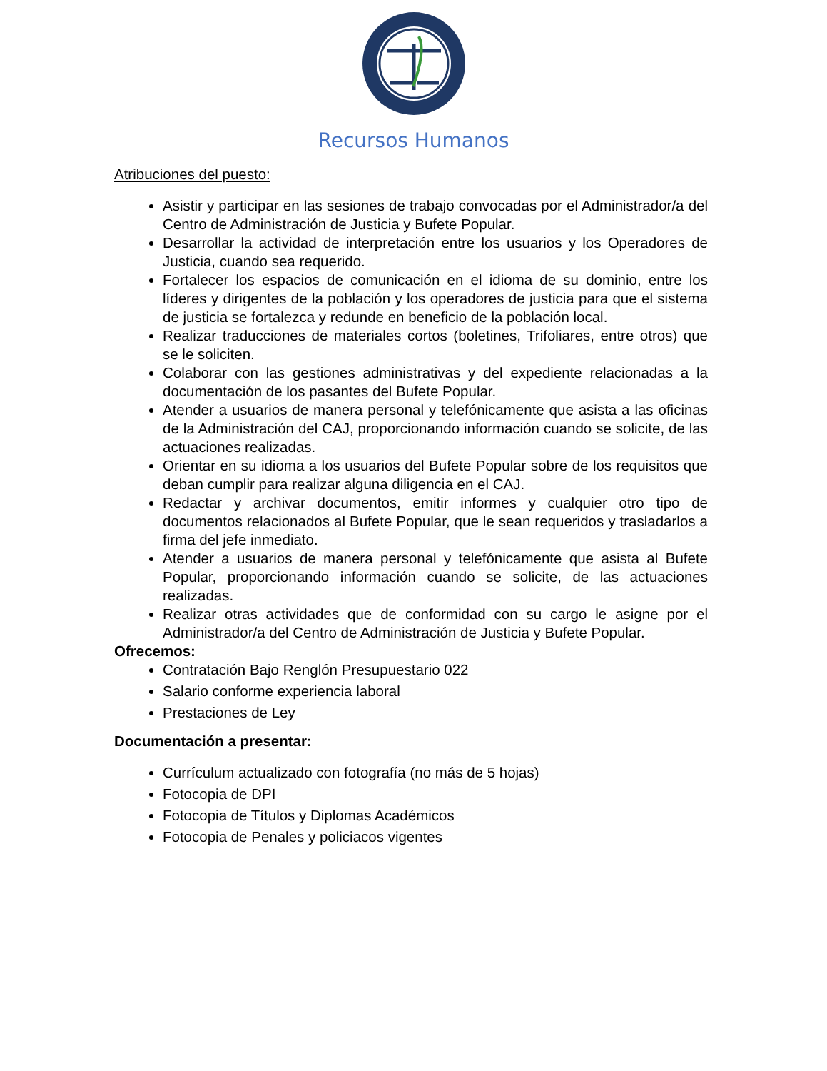Recursos Humanos
Atribuciones del puesto:
Asistir y participar en las sesiones de trabajo convocadas por el Administrador/a del Centro de Administración de Justicia y Bufete Popular.
Desarrollar la actividad de interpretación entre los usuarios y los Operadores de Justicia, cuando sea requerido.
Fortalecer los espacios de comunicación en el idioma de su dominio, entre los líderes y dirigentes de la población y los operadores de justicia para que el sistema de justicia se fortalezca y redunde en beneficio de la población local.
Realizar traducciones de materiales cortos (boletines, Trifoliares, entre otros) que se le soliciten.
Colaborar con las gestiones administrativas y del expediente relacionadas a la documentación de los pasantes del Bufete Popular.
Atender a usuarios de manera personal y telefónicamente que asista a las oficinas de la Administración del CAJ, proporcionando información cuando se solicite, de las actuaciones realizadas.
Orientar en su idioma a los usuarios del Bufete Popular sobre de los requisitos que deban cumplir para realizar alguna diligencia en el CAJ.
Redactar y archivar documentos, emitir informes y cualquier otro tipo de documentos relacionados al Bufete Popular, que le sean requeridos y trasladarlos a firma del jefe inmediato.
Atender a usuarios de manera personal y telefónicamente que asista al Bufete Popular, proporcionando información cuando se solicite, de las actuaciones realizadas.
Realizar otras actividades que de conformidad con su cargo le asigne por el Administrador/a del Centro de Administración de Justicia y Bufete Popular.
Ofrecemos:
Contratación Bajo Renglón Presupuestario 022
Salario conforme experiencia laboral
Prestaciones de Ley
Documentación a presentar:
Currículum actualizado con fotografía (no más de 5 hojas)
Fotocopia de DPI
Fotocopia de Títulos y Diplomas Académicos
Fotocopia de Penales y policiacos vigentes